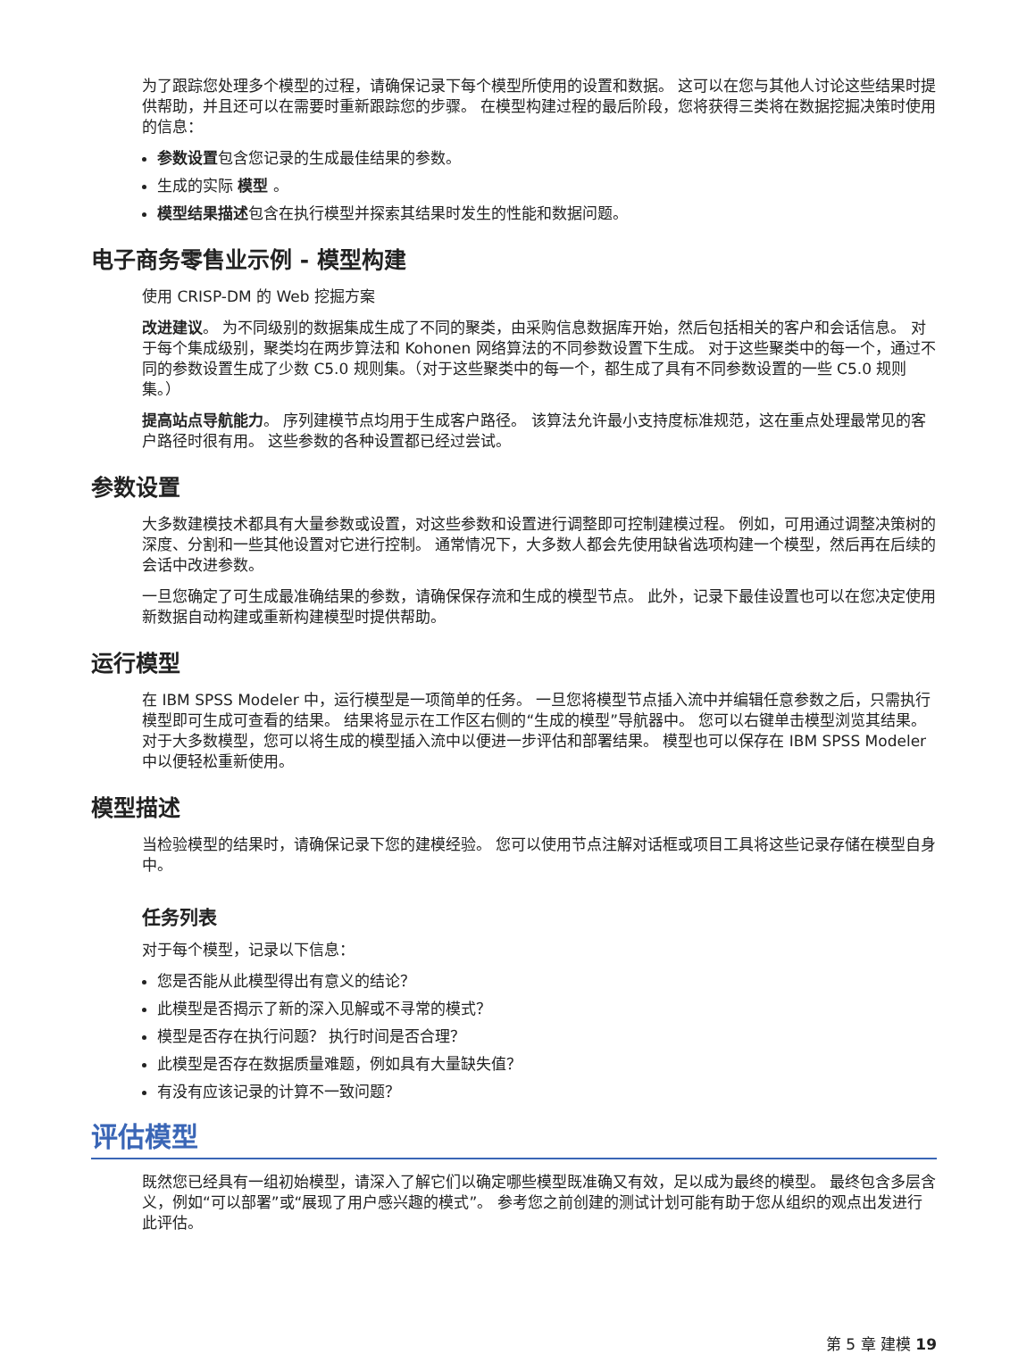为了跟踪您处理多个模型的过程，请确保记录下每个模型所使用的设置和数据。 这可以在您与其他人讨论这些结果时提供帮助，并且还可以在需要时重新跟踪您的步骤。 在模型构建过程的最后阶段，您将获得三类将在数据挖掘决策时使用的信息：
参数设置包含您记录的生成最佳结果的参数。
生成的实际 模型 。
模型结果描述包含在执行模型并探索其结果时发生的性能和数据问题。
电子商务零售业示例 - 模型构建
使用 CRISP-DM 的 Web 挖掘方案
改进建议。 为不同级别的数据集成生成了不同的聚类，由采购信息数据库开始，然后包括相关的客户和会话信息。 对于每个集成级别，聚类均在两步算法和 Kohonen 网络算法的不同参数设置下生成。 对于这些聚类中的每一个，通过不同的参数设置生成了少数 C5.0 规则集。（对于这些聚类中的每一个，都生成了具有不同参数设置的一些 C5.0 规则集。）
提高站点导航能力。 序列建模节点均用于生成客户路径。 该算法允许最小支持度标准规范，这在重点处理最常见的客户路径时很有用。 这些参数的各种设置都已经过尝试。
参数设置
大多数建模技术都具有大量参数或设置，对这些参数和设置进行调整即可控制建模过程。 例如，可用通过调整决策树的深度、分割和一些其他设置对它进行控制。 通常情况下，大多数人都会先使用缺省选项构建一个模型，然后再在后续的会话中改进参数。
一旦您确定了可生成最准确结果的参数，请确保保存流和生成的模型节点。 此外，记录下最佳设置也可以在您决定使用新数据自动构建或重新构建模型时提供帮助。
运行模型
在 IBM SPSS Modeler 中，运行模型是一项简单的任务。 一旦您将模型节点插入流中并编辑任意参数之后，只需执行模型即可生成可查看的结果。 结果将显示在工作区右侧的“生成的模型”导航器中。 您可以右键单击模型浏览其结果。 对于大多数模型，您可以将生成的模型插入流中以便进一步评估和部署结果。 模型也可以保存在 IBM SPSS Modeler 中以便轻松重新使用。
模型描述
当检验模型的结果时，请确保记录下您的建模经验。 您可以使用节点注解对话框或项目工具将这些记录存储在模型自身中。
任务列表
对于每个模型，记录以下信息：
您是否能从此模型得出有意义的结论？
此模型是否揭示了新的深入见解或不寻常的模式？
模型是否存在执行问题？ 执行时间是否合理？
此模型是否存在数据质量难题，例如具有大量缺失值？
有没有应该记录的计算不一致问题？
评估模型
既然您已经具有一组初始模型，请深入了解它们以确定哪些模型既准确又有效，足以成为最终的模型。 最终包含多层含义，例如“可以部署”或“展现了用户感兴趣的模式”。 参考您之前创建的测试计划可能有助于您从组织的观点出发进行此评估。
第 5 章 建模 19